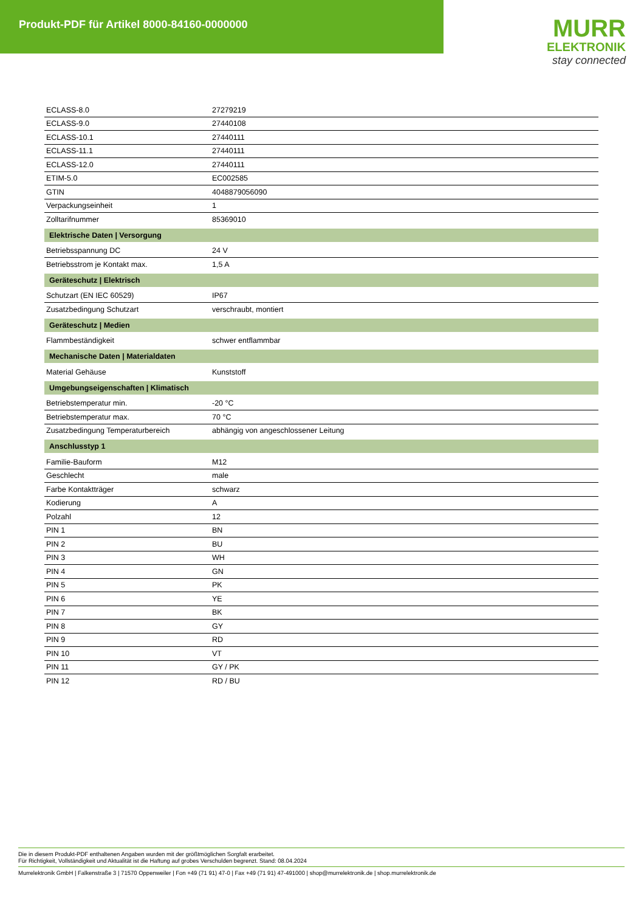Produkt-PDF für Artikel 8000-84160-0000000
MURR
ELEKTRONIK
stay connected
| ECLASS-8.0 | 27279219 |
| ECLASS-9.0 | 27440108 |
| ECLASS-10.1 | 27440111 |
| ECLASS-11.1 | 27440111 |
| ECLASS-12.0 | 27440111 |
| ETIM-5.0 | EC002585 |
| GTIN | 4048879056090 |
| Verpackungseinheit | 1 |
| Zolltarifnummer | 85369010 |
| Elektrische Daten / Versorgung | |
| Betriebsspannung DC | 24 V |
| Betriebsstrom je Kontakt max. | 1,5 A |
| Geräteschutz / Elektrisch | |
| Schutzart (EN IEC 60529) | IP67 |
| Zusatzbedingung Schutzart | verschraubt, montiert |
| Geräteschutz / Medien | |
| Flammbeständigkeit | schwer entflammbar |
| Mechanische Daten / Materialdaten | |
| Material Gehäuse | Kunststoff |
| Umgebungseigenschaften / Klimatisch | |
| Betriebstemperatur min. | -20 °C |
| Betriebstemperatur max. | 70 °C |
| Zusatzbedingung Temperaturbereich | abhängig von angeschlossener Leitung |
| Anschlusstyp 1 | |
| Familie-Bauform | M12 |
| Geschlecht | male |
| Farbe Kontaktträger | schwarz |
| Kodierung | A |
| Polzahl | 12 |
| PIN 1 | BN |
| PIN 2 | BU |
| PIN 3 | WH |
| PIN 4 | GN |
| PIN 5 | PK |
| PIN 6 | YE |
| PIN 7 | BK |
| PIN 8 | GY |
| PIN 9 | RD |
| PIN 10 | VT |
| PIN 11 | GY / PK |
| PIN 12 | RD / BU |
Die in diesem Produkt-PDF enthaltenen Angaben wurden mit der größtmöglichen Sorgfalt erarbeitet.
Für Richtigkeit, Vollständigkeit und Aktualität ist die Haftung auf grobes Verschulden begrenzt. Stand: 08.04.2024
Murrelektronik GmbH | Falkenstraße 3 | 71570 Oppenweiler | Fon +49 (71 91) 47-0 | Fax +49 (71 91) 47-491000 | shop@murrelektronik.de | shop.murrelektronik.de